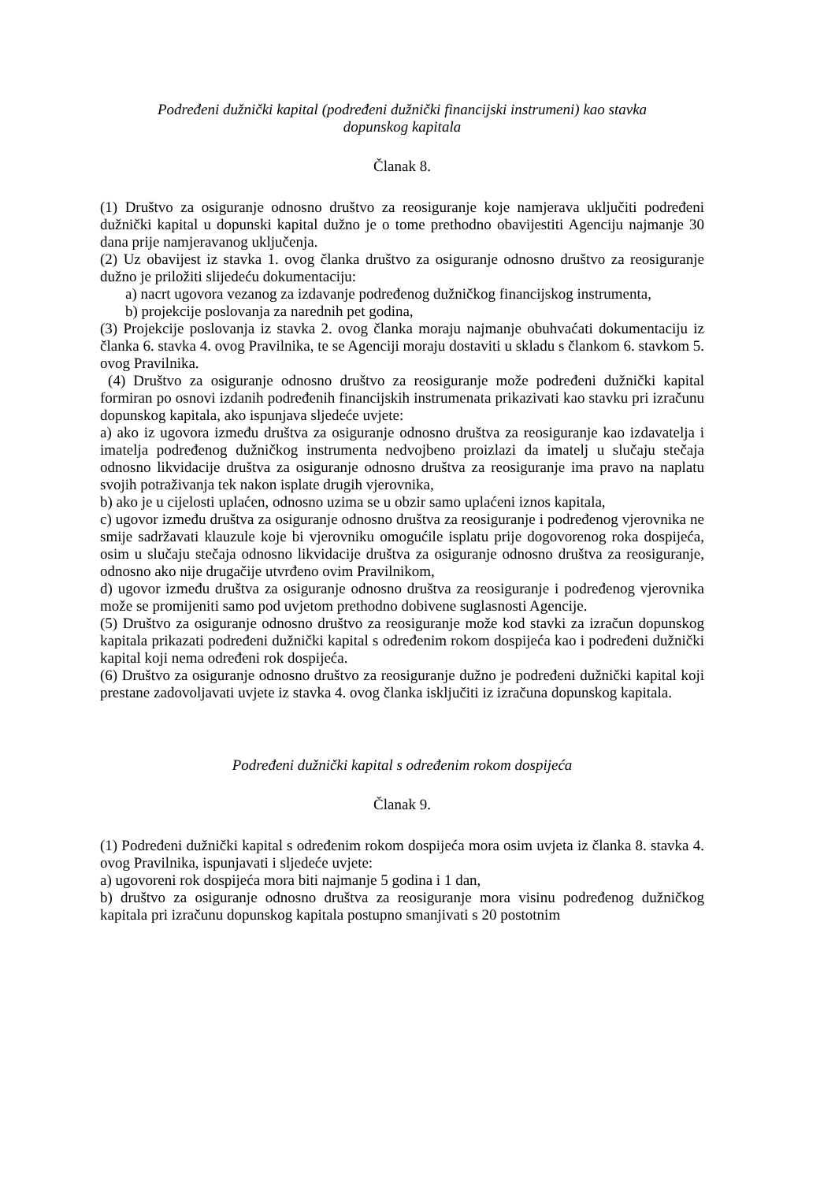Podređeni dužnički kapital (podređeni dužnički financijski instrumeni) kao stavka
dopunskog kapitala
Članak 8.
(1) Društvo za osiguranje odnosno društvo za reosiguranje koje namjerava uključiti podređeni dužnički kapital u dopunski kapital dužno je o tome prethodno obavijestiti Agenciju najmanje 30 dana prije namjeravanog uključenja.
(2) Uz obavijest iz stavka 1. ovog članka društvo za osiguranje odnosno društvo za reosiguranje dužno je priložiti slijedeću dokumentaciju:
a) nacrt ugovora vezanog za izdavanje podređenog dužničkog financijskog instrumenta,
b) projekcije poslovanja za narednih pet godina,
(3) Projekcije poslovanja iz stavka 2. ovog članka moraju najmanje obuhvaćati dokumentaciju iz članka 6. stavka 4. ovog Pravilnika, te se Agenciji moraju dostaviti u skladu s člankom 6. stavkom 5. ovog Pravilnika.
(4) Društvo za osiguranje odnosno društvo za reosiguranje može podređeni dužnički kapital formiran po osnovi izdanih podređenih financijskih instrumenata prikazivati kao stavku pri izračunu dopunskog kapitala, ako ispunjava sljedeće uvjete:
a) ako iz ugovora između društva za osiguranje odnosno društva za reosiguranje kao izdavatelja i imatelja podređenog dužničkog instrumenta nedvojbeno proizlazi da imatelj u slučaju stečaja odnosno likvidacije društva za osiguranje odnosno društva za reosiguranje ima pravo na naplatu svojih potraživanja tek nakon isplate drugih vjerovnika,
b) ako je u cijelosti uplaćen, odnosno uzima se u obzir samo uplaćeni iznos kapitala,
c) ugovor između društva za osiguranje odnosno društva za reosiguranje i podređenog vjerovnika ne smije sadržavati klauzule koje bi vjerovniku omogućile isplatu prije dogovorenog roka dospijeća, osim u slučaju stečaja odnosno likvidacije društva za osiguranje odnosno društva za reosiguranje, odnosno ako nije drugačije utvrđeno ovim Pravilnikom,
d) ugovor između društva za osiguranje odnosno društva za reosiguranje i podređenog vjerovnika može se promijeniti samo pod uvjetom prethodno dobivene suglasnosti Agencije.
(5) Društvo za osiguranje odnosno društvo za reosiguranje može kod stavki za izračun dopunskog kapitala prikazati podređeni dužnički kapital s određenim rokom dospijeća kao i podređeni dužnički kapital koji nema određeni rok dospijeća.
(6) Društvo za osiguranje odnosno društvo za reosiguranje dužno je podređeni dužnički kapital koji prestane zadovoljavati uvjete iz stavka 4. ovog članka isključiti iz izračuna dopunskog kapitala.
Podređeni dužnički kapital s određenim rokom dospijeća
Članak 9.
(1) Podređeni dužnički kapital s određenim rokom dospijeća mora osim uvjeta iz članka 8. stavka 4. ovog Pravilnika, ispunjavati i sljedeće uvjete:
a) ugovoreni rok dospijeća mora biti najmanje 5 godina i 1 dan,
b) društvo za osiguranje odnosno društva za reosiguranje mora visinu podređenog dužničkog kapitala pri izračunu dopunskog kapitala postupno smanjivati s 20 postotnim